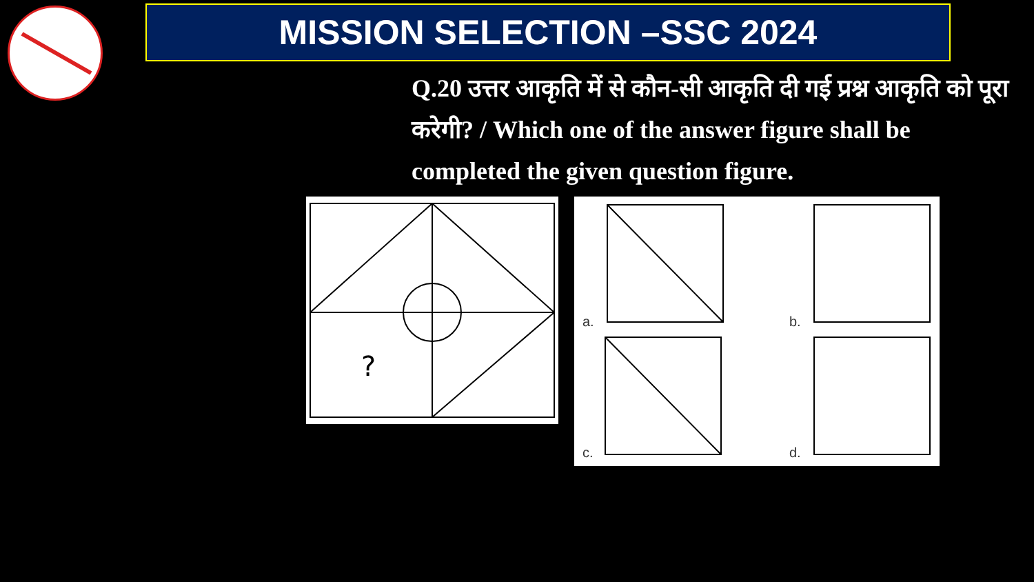MISSION SELECTION –SSC 2024
Q.20 उत्तर आकृति में से कौन-सी आकृति दी गई प्रश्न आकृति को पूरा करेगी? / Which one of the answer figure shall be completed the given question figure.
?
a. b.
c. d.